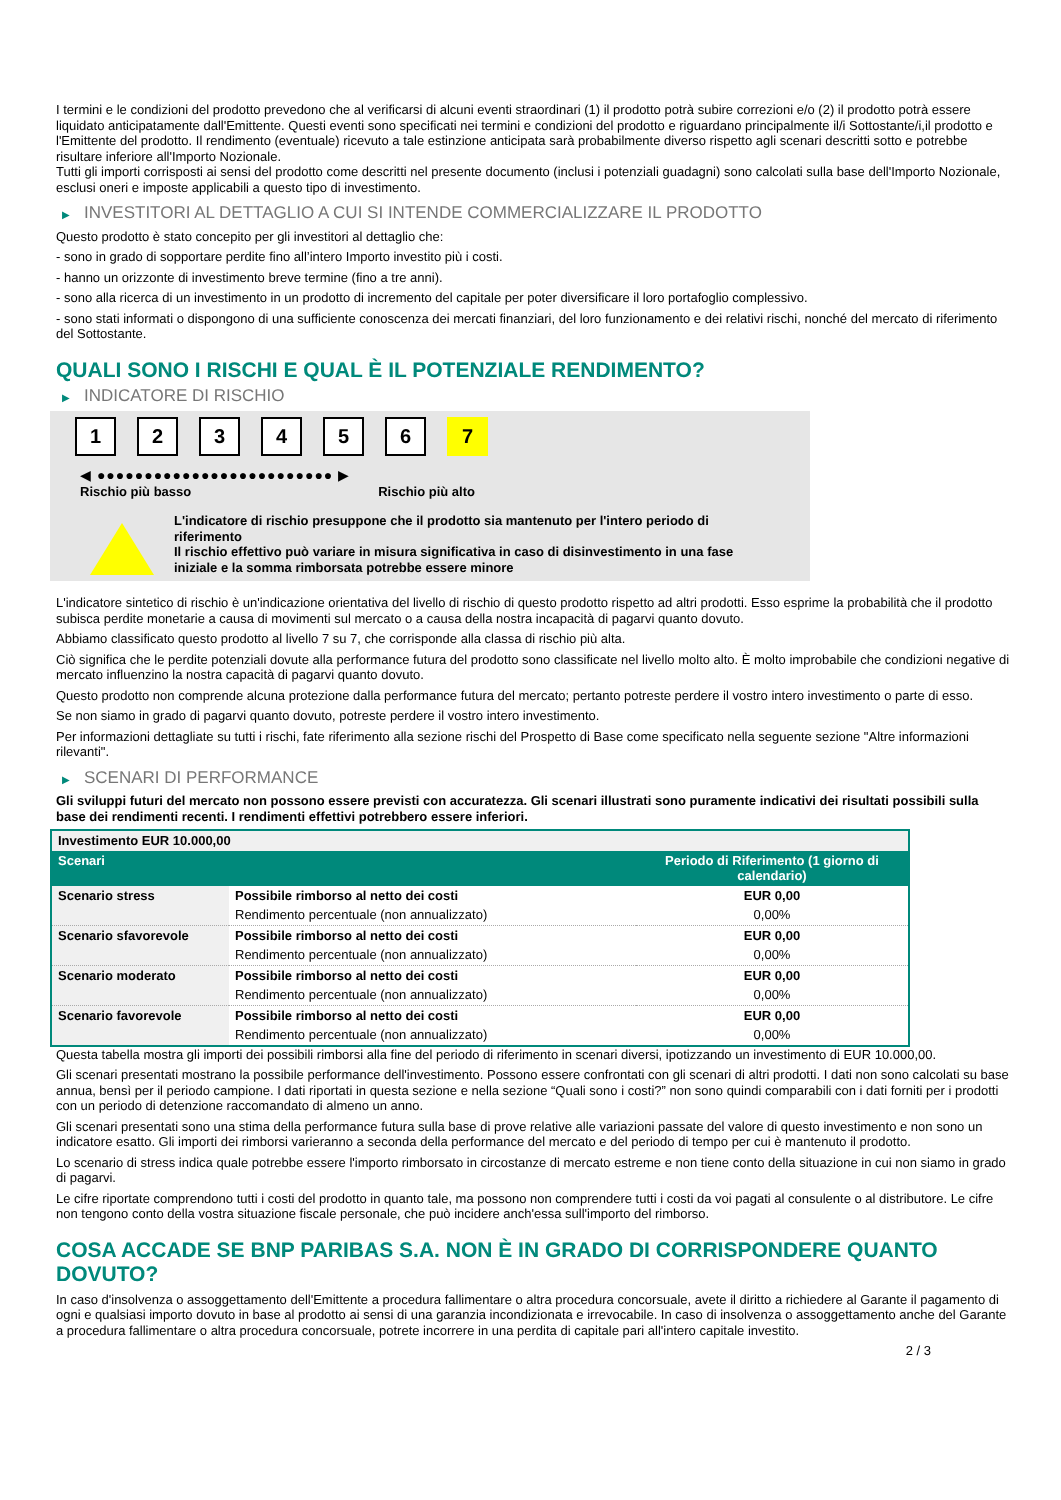I termini e le condizioni del prodotto prevedono che al verificarsi di alcuni eventi straordinari (1) il prodotto potrà subire correzioni e/o (2) il prodotto potrà essere liquidato anticipatamente dall'Emittente. Questi eventi sono specificati nei termini e condizioni del prodotto e riguardano principalmente il/i Sottostante/i,il prodotto e l'Emittente del prodotto. Il rendimento (eventuale) ricevuto a tale estinzione anticipata sarà probabilmente diverso rispetto agli scenari descritti sotto e potrebbe risultare inferiore all'Importo Nozionale.
Tutti gli importi corrisposti ai sensi del prodotto come descritti nel presente documento (inclusi i potenziali guadagni) sono calcolati sulla base dell'Importo Nozionale, esclusi oneri e imposte applicabili a questo tipo di investimento.
▶ INVESTITORI AL DETTAGLIO A CUI SI INTENDE COMMERCIALIZZARE IL PRODOTTO
Questo prodotto è stato concepito per gli investitori al dettaglio che:
- sono in grado di sopportare perdite fino all’intero Importo investito più i costi.
- hanno un orizzonte di investimento breve termine (fino a tre anni).
- sono alla ricerca di un investimento in un prodotto di incremento del capitale per poter diversificare il loro portafoglio complessivo.
- sono stati informati o dispongono di una sufficiente conoscenza dei mercati finanziari, del loro funzionamento e dei relativi rischi, nonché del mercato di riferimento del Sottostante.
QUALI SONO I RISCHI E QUAL È IL POTENZIALE RENDIMENTO?
▶ INDICATORE DI RISCHIO
1 2 3 4 5 6 7
◀ ●●●●●●●●●●●●●●●●●●●●●●●●● ▶
Rischio più basso Rischio più alto
L'indicatore di rischio presuppone che il prodotto sia mantenuto per l'intero periodo di riferimento
Il rischio effettivo può variare in misura significativa in caso di disinvestimento in una fase iniziale e la somma rimborsata potrebbe essere minore
L'indicatore sintetico di rischio è un'indicazione orientativa del livello di rischio di questo prodotto rispetto ad altri prodotti. Esso esprime la probabilità che il prodotto subisca perdite monetarie a causa di movimenti sul mercato o a causa della nostra incapacità di pagarvi quanto dovuto.
Abbiamo classificato questo prodotto al livello 7 su 7, che corrisponde alla classa di rischio più alta.
Ciò significa che le perdite potenziali dovute alla performance futura del prodotto sono classificate nel livello molto alto. È molto improbabile che condizioni negative di mercato influenzino la nostra capacità di pagarvi quanto dovuto.
Questo prodotto non comprende alcuna protezione dalla performance futura del mercato; pertanto potreste perdere il vostro intero investimento o parte di esso.
Se non siamo in grado di pagarvi quanto dovuto, potreste perdere il vostro intero investimento.
Per informazioni dettagliate su tutti i rischi, fate riferimento alla sezione rischi del Prospetto di Base come specificato nella seguente sezione "Altre informazioni rilevanti".
▶ SCENARI DI PERFORMANCE
Gli sviluppi futuri del mercato non possono essere previsti con accuratezza. Gli scenari illustrati sono puramente indicativi dei risultati possibili sulla base dei rendimenti recenti. I rendimenti effettivi potrebbero essere inferiori.
| Investimento EUR 10.000,00 | | |
| --- | --- | --- |
| Scenari | | Periodo di Riferimento (1 giorno di calendario) |
| Scenario stress | Possibile rimborso al netto dei costi | EUR 0,00 |
| | Rendimento percentuale (non annualizzato) | 0,00% |
| Scenario sfavorevole | Possibile rimborso al netto dei costi | EUR 0,00 |
| | Rendimento percentuale (non annualizzato) | 0,00% |
| Scenario moderato | Possibile rimborso al netto dei costi | EUR 0,00 |
| | Rendimento percentuale (non annualizzato) | 0,00% |
| Scenario favorevole | Possibile rimborso al netto dei costi | EUR 0,00 |
| | Rendimento percentuale (non annualizzato) | 0,00% |
Questa tabella mostra gli importi dei possibili rimborsi alla fine del periodo di riferimento in scenari diversi, ipotizzando un investimento di EUR 10.000,00.
Gli scenari presentati mostrano la possibile performance dell'investimento. Possono essere confrontati con gli scenari di altri prodotti. I dati non sono calcolati su base annua, bensì per il periodo campione. I dati riportati in questa sezione e nella sezione “Quali sono i costi?” non sono quindi comparabili con i dati forniti per i prodotti con un periodo di detenzione raccomandato di almeno un anno.
Gli scenari presentati sono una stima della performance futura sulla base di prove relative alle variazioni passate del valore di questo investimento e non sono un indicatore esatto. Gli importi dei rimborsi varieranno a seconda della performance del mercato e del periodo di tempo per cui è mantenuto il prodotto.
Lo scenario di stress indica quale potrebbe essere l'importo rimborsato in circostanze di mercato estreme e non tiene conto della situazione in cui non siamo in grado di pagarvi.
Le cifre riportate comprendono tutti i costi del prodotto in quanto tale, ma possono non comprendere tutti i costi da voi pagati al consulente o al distributore. Le cifre non tengono conto della vostra situazione fiscale personale, che può incidere anch'essa sull'importo del rimborso.
COSA ACCADE SE BNP PARIBAS S.A. NON È IN GRADO DI CORRISPONDERE QUANTO DOVUTO?
In caso d'insolvenza o assoggettamento dell'Emittente a procedura fallimentare o altra procedura concorsuale, avete il diritto a richiedere al Garante il pagamento di ogni e qualsiasi importo dovuto in base al prodotto ai sensi di una garanzia incondizionata e irrevocabile. In caso di insolvenza o assoggettamento anche del Garante a procedura fallimentare o altra procedura concorsuale, potrete incorrere in una perdita di capitale pari all'intero capitale investito.
2 / 3